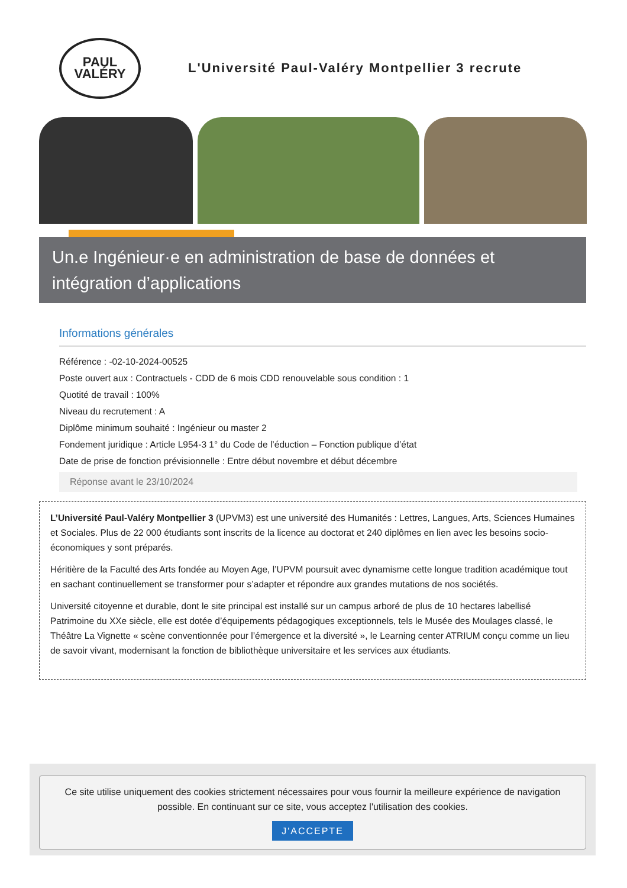PAUL
VALÉRY
L'Université Paul-Valéry Montpellier 3 recrute
Un.e Ingénieur·e en administration de base de données et intégration d’applications
Informations générales
Référence : -02-10-2024-00525
Poste ouvert aux : Contractuels - CDD de 6 mois CDD renouvelable sous condition : 1
Quotité de travail : 100%
Niveau du recrutement : A
Diplôme minimum souhaité : Ingénieur ou master 2
Fondement juridique : Article L954-3 1° du Code de l’éduction – Fonction publique d’état
Date de prise de fonction prévisionnelle : Entre début novembre et début décembre
Réponse avant le 23/10/2024
L’Université Paul-Valéry Montpellier 3 (UPVM3) est une université des Humanités : Lettres, Langues, Arts, Sciences Humaines et Sociales. Plus de 22 000 étudiants sont inscrits de la licence au doctorat et 240 diplômes en lien avec les besoins socio-économiques y sont préparés.
Héritière de la Faculté des Arts fondée au Moyen Age, l’UPVM poursuit avec dynamisme cette longue tradition académique tout en sachant continuellement se transformer pour s’adapter et répondre aux grandes mutations de nos sociétés.
Université citoyenne et durable, dont le site principal est installé sur un campus arboré de plus de 10 hectares labellisé Patrimoine du XXe siècle, elle est dotée d’équipements pédagogiques exceptionnels, tels le Musée des Moulages classé, le Théâtre La Vignette « scène conventionnée pour l’émergence et la diversité », le Learning center ATRIUM conçu comme un lieu de savoir vivant, modernisant la fonction de bibliothèque universitaire et les services aux étudiants.
Ce site utilise uniquement des cookies strictement nécessaires pour vous fournir la meilleure expérience de navigation possible. En continuant sur ce site, vous acceptez l'utilisation des cookies.
J'ACCEPTE